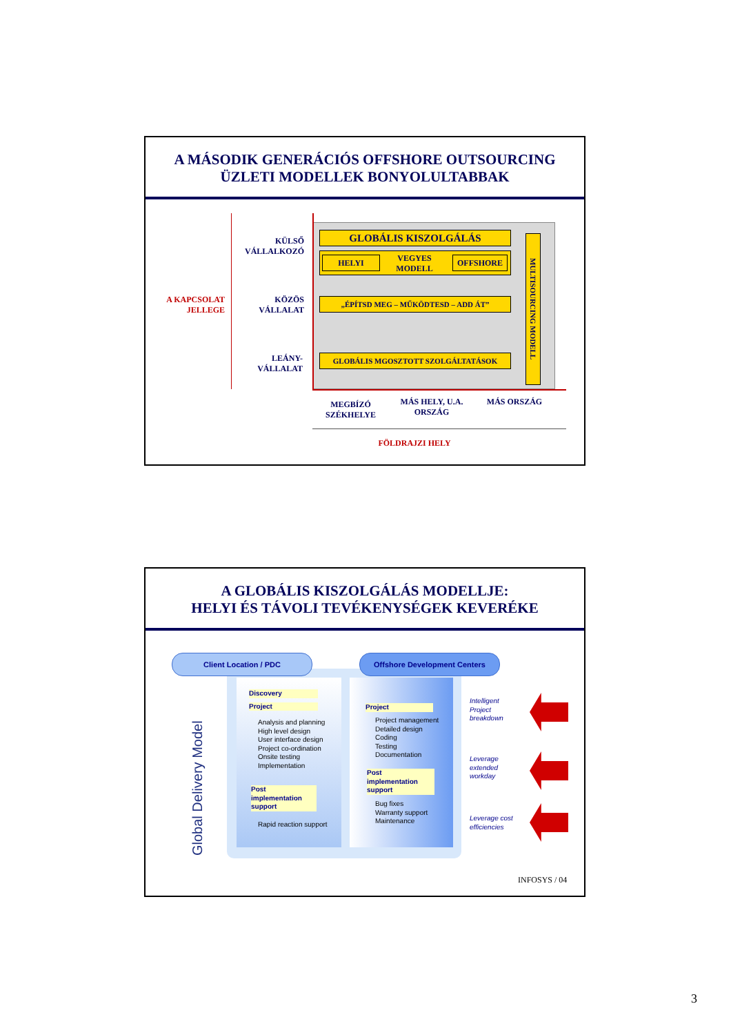A MÁSODIK GENERÁCIÓS OFFSHORE OUTSOURCING
ÜZLETI MODELLEK BONYOLULTABBAK
A KAPCSOLAT JELLEGE
KÜLSŐ VÁLLALKOZÓ
KÖZÖS VÁLLALAT
LEÁNY-VÁLLALAT
GLOBÁLIS KISZOLGÁLÁS
HELYI
VEGYES MODELL
OFFSHORE
„ÉPÍTSD MEG – MŰKÖDTESD – ADD ÁT”
GLOBÁLIS MGOSZTOTT SZOLGÁLTATÁSOK
MULTISOURCING MODELL
MEGBÍZÓ SZÉKHELYE
MÁS HELY, U.A. ORSZÁG
MÁS ORSZÁG
FÖLDRAJZI HELY
A GLOBÁLIS KISZOLGÁLÁS MODELLJE:
HELYI ÉS TÁVOLI TEVÉKENYSÉGEK KEVERÉKE
Client Location / PDC Offshore Development Centers
Global Delivery Model
Discovery
Project
Analysis and planning
High level design
User interface design
Project co-ordination
Onsite testing
Implementation
Post implementation support
Rapid reaction support
Project
Project management
Detailed design
Coding
Testing
Documentation
Post implementation support
Bug fixes
Warranty support
Maintenance
Intelligent
Project
breakdown
Leverage
extended
workday
Leverage cost
efficiencies
INFOSYS / 04
3